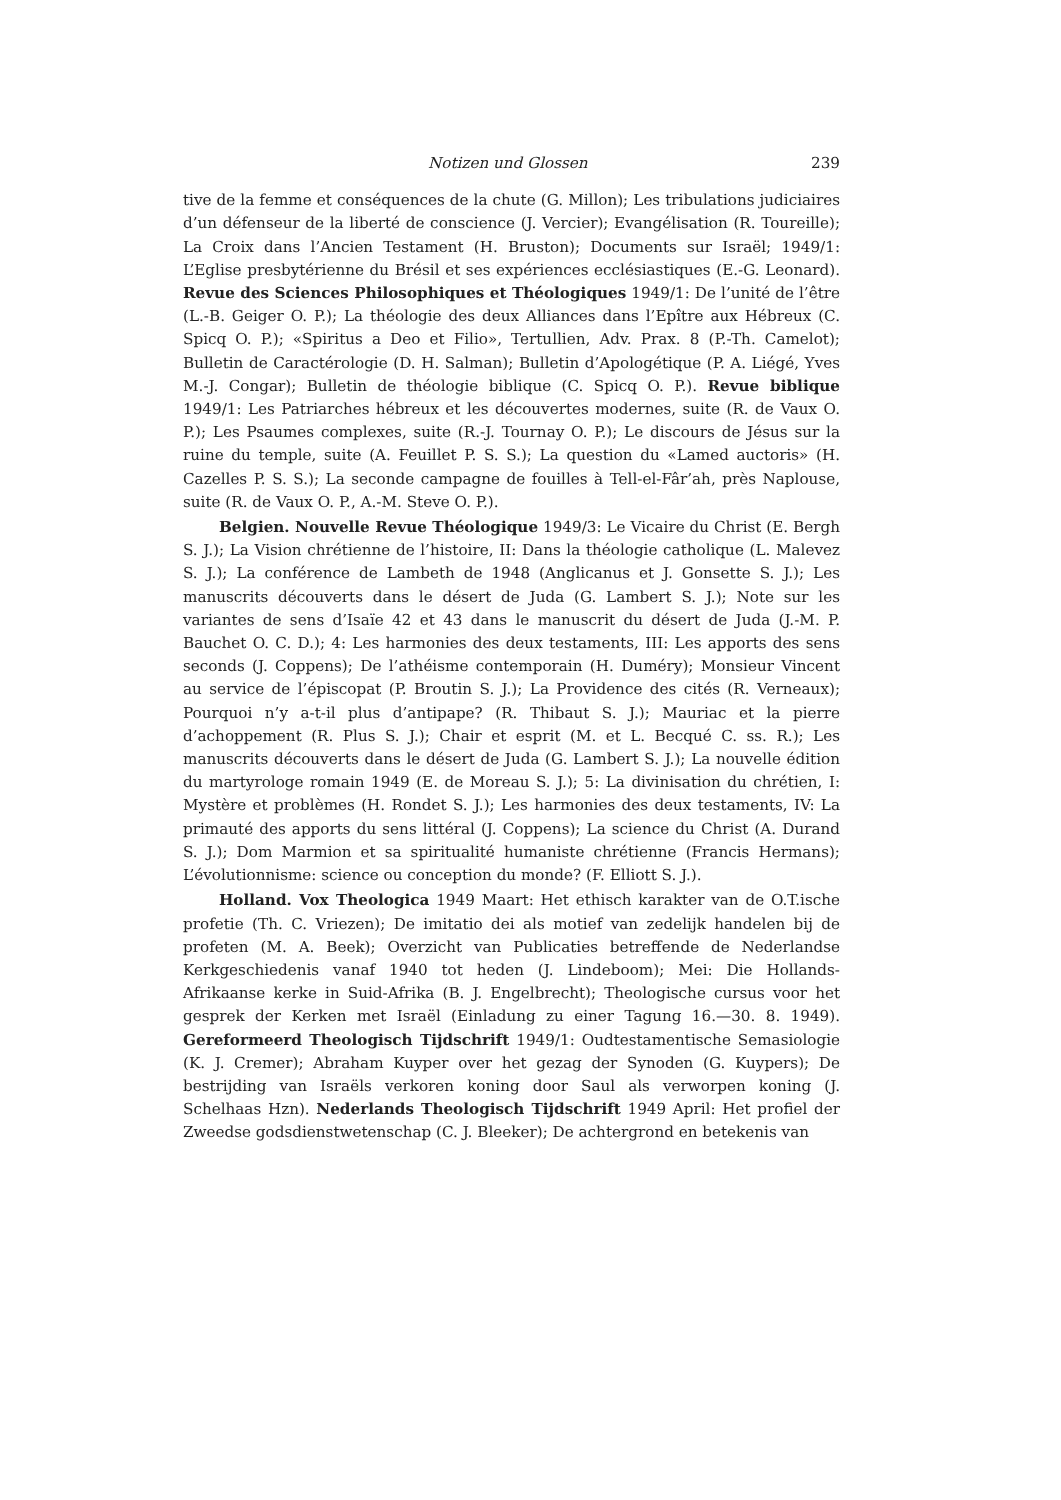Notizen und Glossen 239
tive de la femme et conséquences de la chute (G. Millon); Les tribulations judiciaires d’un défenseur de la liberté de conscience (J. Vercier); Evangélisation (R. Toureille); La Croix dans l’Ancien Testament (H. Bruston); Documents sur Israël; 1949/1: L’Eglise presbytérienne du Brésil et ses expériences ecclésiastiques (E.-G. Leonard). Revue des Sciences Philosophiques et Théologiques 1949/1: De l’unité de l’être (L.-B. Geiger O. P.); La théologie des deux Alliances dans l’Epître aux Hébreux (C. Spicq O. P.); «Spiritus a Deo et Filio», Tertullien, Adv. Prax. 8 (P.-Th. Camelot); Bulletin de Caractérologie (D. H. Salman); Bulletin d’Apologétique (P. A. Liégé, Yves M.-J. Congar); Bulletin de théologie biblique (C. Spicq O. P.). Revue biblique 1949/1: Les Patriarches hébreux et les découvertes modernes, suite (R. de Vaux O. P.); Les Psaumes complexes, suite (R.-J. Tournay O. P.); Le discours de Jésus sur la ruine du temple, suite (A. Feuillet P. S. S.); La question du «Lamed auctoris» (H. Cazelles P. S. S.); La seconde campagne de fouilles à Tell-el-Fâr’ah, près Naplouse, suite (R. de Vaux O. P., A.-M. Steve O. P.).
Belgien. Nouvelle Revue Théologique 1949/3: Le Vicaire du Christ (E. Bergh S. J.); La Vision chrétienne de l’histoire, II: Dans la théologie catholique (L. Malevez S. J.); La conférence de Lambeth de 1948 (Anglicanus et J. Gonsette S. J.); Les manuscrits découverts dans le désert de Juda (G. Lambert S. J.); Note sur les variantes de sens d’Isaïe 42 et 43 dans le manuscrit du désert de Juda (J.-M. P. Bauchet O. C. D.); 4: Les harmonies des deux testaments, III: Les apports des sens seconds (J. Coppens); De l’athéisme contemporain (H. Duméry); Monsieur Vincent au service de l’épiscopat (P. Broutin S. J.); La Providence des cités (R. Verneaux); Pourquoi n’y a-t-il plus d’antipape? (R. Thibaut S. J.); Mauriac et la pierre d’achoppement (R. Plus S. J.); Chair et esprit (M. et L. Becqué C. ss. R.); Les manuscrits découverts dans le désert de Juda (G. Lambert S. J.); La nouvelle édition du martyrologe romain 1949 (E. de Moreau S. J.); 5: La divinisation du chrétien, I: Mystère et problèmes (H. Rondet S. J.); Les harmonies des deux testaments, IV: La primauté des apports du sens littéral (J. Coppens); La science du Christ (A. Durand S. J.); Dom Marmion et sa spiritualité humaniste chrétienne (Francis Hermans); L’évolutionnisme: science ou conception du monde? (F. Elliott S. J.).
Holland. Vox Theologica 1949 Maart: Het ethisch karakter van de O.T.ische profetie (Th. C. Vriezen); De imitatio dei als motief van zedelijk handelen bij de profeten (M. A. Beek); Overzicht van Publicaties betreffende de Nederlandse Kerkgeschiedenis vanaf 1940 tot heden (J. Lindeboom); Mei: Die Hollands-Afrikaanse kerke in Suid-Afrika (B. J. Engelbrecht); Theologische cursus voor het gesprek der Kerken met Israël (Einladung zu einer Tagung 16.—30. 8. 1949). Gereformeerd Theologisch Tijdschrift 1949/1: Oudtestamentische Semasiologie (K. J. Cremer); Abraham Kuyper over het gezag der Synoden (G. Kuypers); De bestrijding van Israëls verkoren koning door Saul als verworpen koning (J. Schelhaas Hzn). Nederlands Theologisch Tijdschrift 1949 April: Het profiel der Zweedse godsdienstwetenschap (C. J. Bleeker); De achtergrond en betekenis van